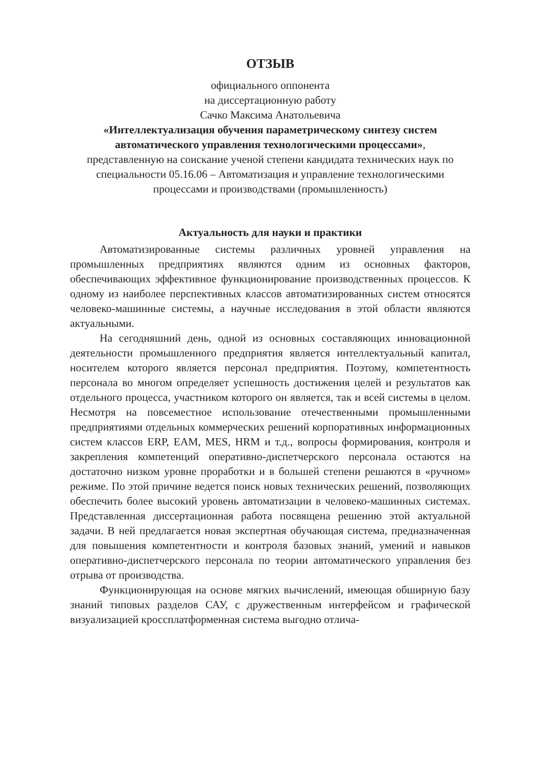ОТЗЫВ
официального оппонента
на диссертационную работу
Сачко Максима Анатольевича
«Интеллектуализация обучения параметрическому синтезу систем автоматического управления технологическими процессами»,
представленную на соискание ученой степени кандидата технических наук по специальности 05.16.06 – Автоматизация и управление технологическими процессами и производствами (промышленность)
Актуальность для науки и практики
Автоматизированные системы различных уровней управления на промышленных предприятиях являются одним из основных факторов, обеспечивающих эффективное функционирование производственных процессов. К одному из наиболее перспективных классов автоматизированных систем относятся человеко-машинные системы, а научные исследования в этой области являются актуальными.
На сегодняшний день, одной из основных составляющих инновационной деятельности промышленного предприятия является интеллектуальный капитал, носителем которого является персонал предприятия. Поэтому, компетентность персонала во многом определяет успешность достижения целей и результатов как отдельного процесса, участником которого он является, так и всей системы в целом. Несмотря на повсеместное использование отечественными промышленными предприятиями отдельных коммерческих решений корпоративных информационных систем классов ERP, EAM, MES, HRM и т.д., вопросы формирования, контроля и закрепления компетенций оперативно-диспетчерского персонала остаются на достаточно низком уровне проработки и в большей степени решаются в «ручном» режиме. По этой причине ведется поиск новых технических решений, позволяющих обеспечить более высокий уровень автоматизации в человеко-машинных системах. Представленная диссертационная работа посвящена решению этой актуальной задачи. В ней предлагается новая экспертная обучающая система, предназначенная для повышения компетентности и контроля базовых знаний, умений и навыков оперативно-диспетчерского персонала по теории автоматического управления без отрыва от производства.
Функционирующая на основе мягких вычислений, имеющая обширную базу знаний типовых разделов САУ, с дружественным интерфейсом и графической визуализацией кроссплатформенная система выгодно отлича-